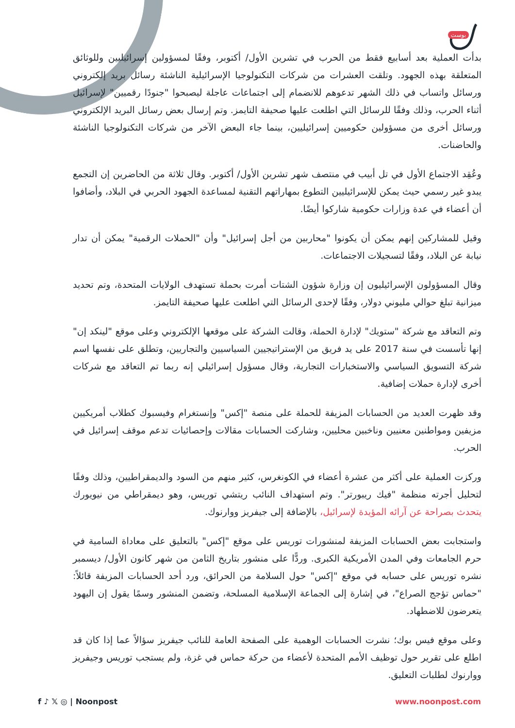بوست
بدأت العملية بعد أسابيع فقط من الحرب في تشرين الأول/ أكتوبر، وفقًا لمسؤولين إسرائيليين وللوثائق المتعلقة بهذه الجهود. وتلقت العشرات من شركات التكنولوجيا الإسرائيلية الناشئة رسائل بريد إلكتروني ورسائل واتساب في ذلك الشهر تدعوهم للانضمام إلى اجتماعات عاجلة ليصبحوا "جنودًا رقميين" لإسرائيل أثناء الحرب، وذلك وفقًا للرسائل التي اطلعت عليها صحيفة التايمز. وتم إرسال بعض رسائل البريد الإلكتروني ورسائل أخرى من مسؤولين حكوميين إسرائيليين، بينما جاء البعض الآخر من شركات التكنولوجيا الناشئة والحاضنات.
وعُقِد الاجتماع الأول في تل أبيب في منتصف شهر تشرين الأول/ أكتوبر. وقال ثلاثة من الحاضرين إن التجمع يبدو غير رسمي حيث يمكن للإسرائيليين التطوع بمهاراتهم التقنية لمساعدة الجهود الحربي في البلاد، وأضافوا أن أعضاء في عدة وزارات حكومية شاركوا أيضًا.
وقيل للمشاركين إنهم يمكن أن يكونوا "محاربين من أجل إسرائيل" وأن "الحملات الرقمية" يمكن أن تدار نيابة عن البلاد، وفقًا لتسجيلات الاجتماعات.
وقال المسؤولون الإسرائيليون إن وزارة شؤون الشتات أمرت بحملة تستهدف الولايات المتحدة، وتم تحديد ميزانية تبلغ حوالي مليوني دولار، وفقًا لإحدى الرسائل التي اطلعت عليها صحيفة التايمز.
وتم التعاقد مع شركة "ستويك" لإدارة الحملة، وقالت الشركة على موقعها الإلكتروني وعلى موقع "لينكد إن" إنها تأسست في سنة 2017 على يد فريق من الإستراتيجيين السياسيين والتجاريين، وتطلق على نفسها اسم شركة التسويق السياسي والاستخبارات التجارية، وقال مسؤول إسرائيلي إنه ربما تم التعاقد مع شركات أخرى لإدارة حملات إضافية.
وقد ظهرت العديد من الحسابات المزيفة للحملة على منصة "إكس" وإنستغرام وفيسبوك كطلاب أمريكيين مزيفين ومواطنين معنيين وناخبين محليين، وشاركت الحسابات مقالات وإحصائيات تدعم موقف إسرائيل في الحرب.
وركزت العملية على أكثر من عشرة أعضاء في الكونغرس، كثير منهم من السود والديمقراطيين، وذلك وفقًا لتحليل أجرته منظمة "فيك ريبورتر". وتم استهداف النائب ريتشي توريس، وهو ديمقراطي من نيويورك يتحدث بصراحة عن آرائه المؤيدة لإسرائيل، بالإضافة إلى جيفريز ووارنوك.
واستجابت بعض الحسابات المزيفة لمنشورات توريس على موقع "إكس" بالتعليق على معاداة السامية في حرم الجامعات وفي المدن الأمريكية الكبرى. وردًّا على منشور بتاريخ الثامن من شهر كانون الأول/ ديسمبر نشره توريس على حسابه في موقع "إكس" حول السلامة من الحرائق، ورد أحد الحسابات المزيفة قائلاً: "حماس تؤجج الصراع"، في إشارة إلى الجماعة الإسلامية المسلحة، وتضمن المنشور وسمًا يقول إن اليهود يتعرضون للاضطهاد.
وعلى موقع فيس بوك؛ نشرت الحسابات الوهمية على الصفحة العامة للنائب جيفريز سؤالاً عما إذا كان قد اطلع على تقرير حول توظيف الأمم المتحدة لأعضاء من حركة حماس في غزة، ولم يستجب توريس وجيفريز ووارنوك لطلبات التعليق.
f ♪ 𝕏 ◎ | Noonpost www.noonpost.com